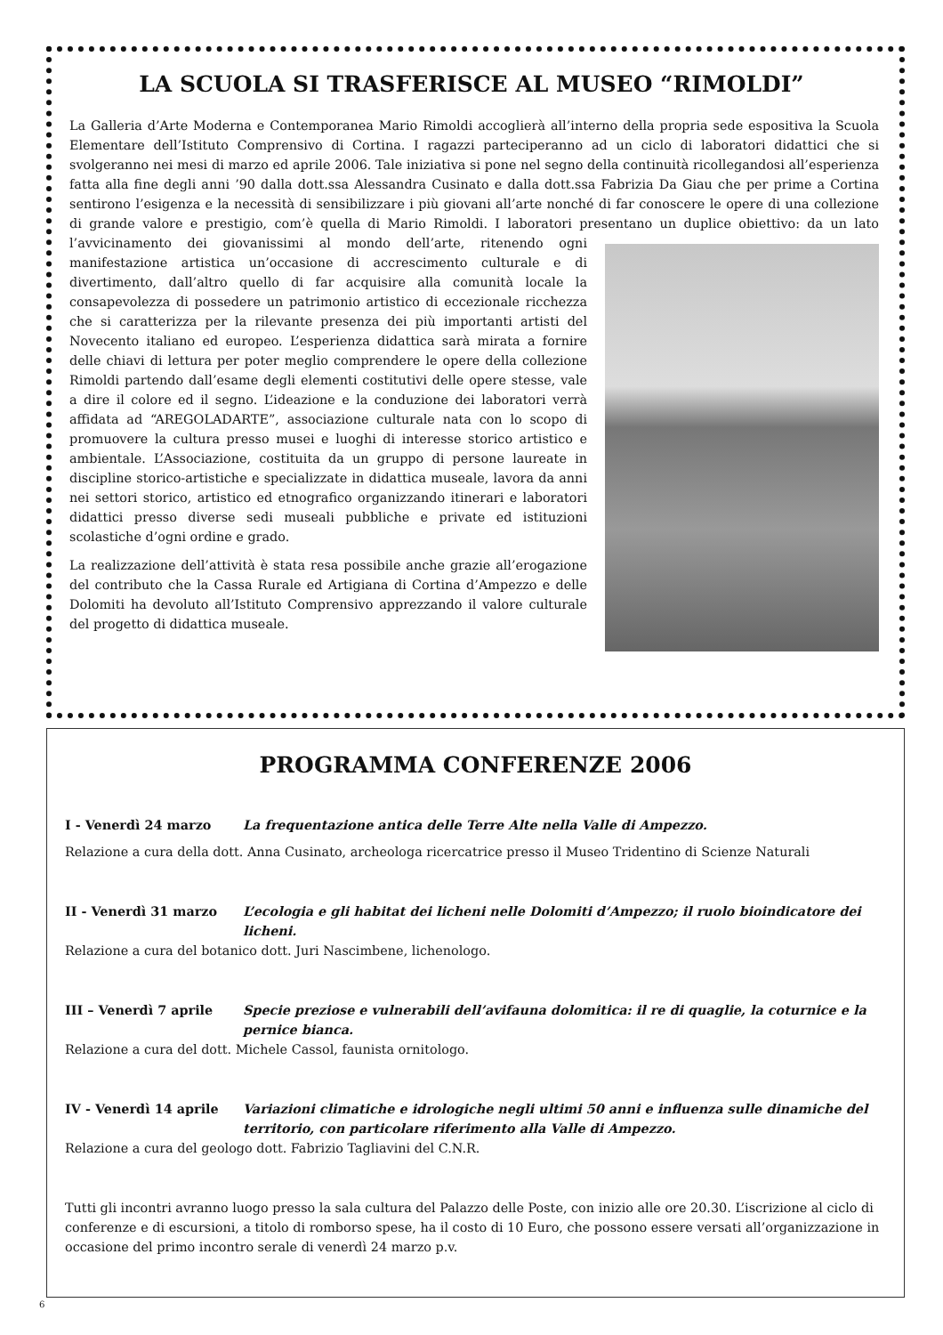LA SCUOLA SI TRASFERISCE AL MUSEO “RIMOLDI”
La Galleria d’Arte Moderna e Contemporanea Mario Rimoldi accoglierà all’interno della propria sede espositiva la Scuola Elementare dell’Istituto Comprensivo di Cortina. I ragazzi parteciperanno ad un ciclo di laboratori didattici che si svolgeranno nei mesi di marzo ed aprile 2006. Tale iniziativa si pone nel segno della continuità ricollegandosi all’esperienza fatta alla fine degli anni ’90 dalla dott.ssa Alessandra Cusinato e dalla dott.ssa Fabrizia Da Giau che per prime a Cortina sentirono l’esigenza e la necessità di sensibilizzare i più giovani all’arte nonché di far conoscere le opere di una collezione di grande valore e prestigio, com’è quella di Mario Rimoldi. I laboratori presentano un duplice obiettivo: da un lato l’avvicinamento dei giovanissimi al mondo dell’arte, ritenendo ogni manifestazione artistica un’occasione di accrescimento culturale e di divertimento, dall’altro quello di far acquisire alla comunità locale la consapevolezza di possedere un patrimonio artistico di eccezionale ricchezza che si caratterizza per la rilevante presenza dei più importanti artisti del Novecento italiano ed europeo. L’esperienza didattica sarà mirata a fornire delle chiavi di lettura per poter meglio comprendere le opere della collezione Rimoldi partendo dall’esame degli elementi costitutivi delle opere stesse, vale a dire il colore ed il segno. L’ideazione e la conduzione dei laboratori verrà affidata ad “AREGOLADARTE”, associazione culturale nata con lo scopo di promuovere la cultura presso musei e luoghi di interesse storico artistico e ambientale. L’Associazione, costituita da un gruppo di persone laureate in discipline storico-artistiche e specializzate in didattica museale, lavora da anni nei settori storico, artistico ed etnografico organizzando itinerari e laboratori didattici presso diverse sedi museali pubbliche e private ed istituzioni scolastiche d’ogni ordine e grado.
La realizzazione dell’attività è stata resa possibile anche grazie all’erogazione del contributo che la Cassa Rurale ed Artigiana di Cortina d’Ampezzo e delle Dolomiti ha devoluto all’Istituto Comprensivo apprezzando il valore culturale del progetto di didattica museale.
PROGRAMMA CONFERENZE 2006
I - Venerdì 24 marzo La frequentazione antica delle Terre Alte nella Valle di Ampezzo.
Relazione a cura della dott. Anna Cusinato, archeologa ricercatrice presso il Museo Tridentino di Scienze Naturali
II - Venerdì 31 marzo L’ecologia e gli habitat dei licheni nelle Dolomiti d’Ampezzo; il ruolo bioindicatore dei licheni.
Relazione a cura del botanico dott. Juri Nascimbene, lichenologo.
III – Venerdì 7 aprile Specie preziose e vulnerabili dell’avifauna dolomitica: il re di quaglie, la coturnice e la pernice bianca.
Relazione a cura del dott. Michele Cassol, faunista ornitologo.
IV - Venerdì 14 aprile Variazioni climatiche e idrologiche negli ultimi 50 anni e influenza sulle dinamiche del territorio, con particolare riferimento alla Valle di Ampezzo.
Relazione a cura del geologo dott. Fabrizio Tagliavini del C.N.R.
Tutti gli incontri avranno luogo presso la sala cultura del Palazzo delle Poste, con inizio alle ore 20.30. L’iscrizione al ciclo di conferenze e di escursioni, a titolo di romborso spese, ha il costo di 10 Euro, che possono essere versati all’organizzazione in occasione del primo incontro serale di venerdì 24 marzo p.v.
6